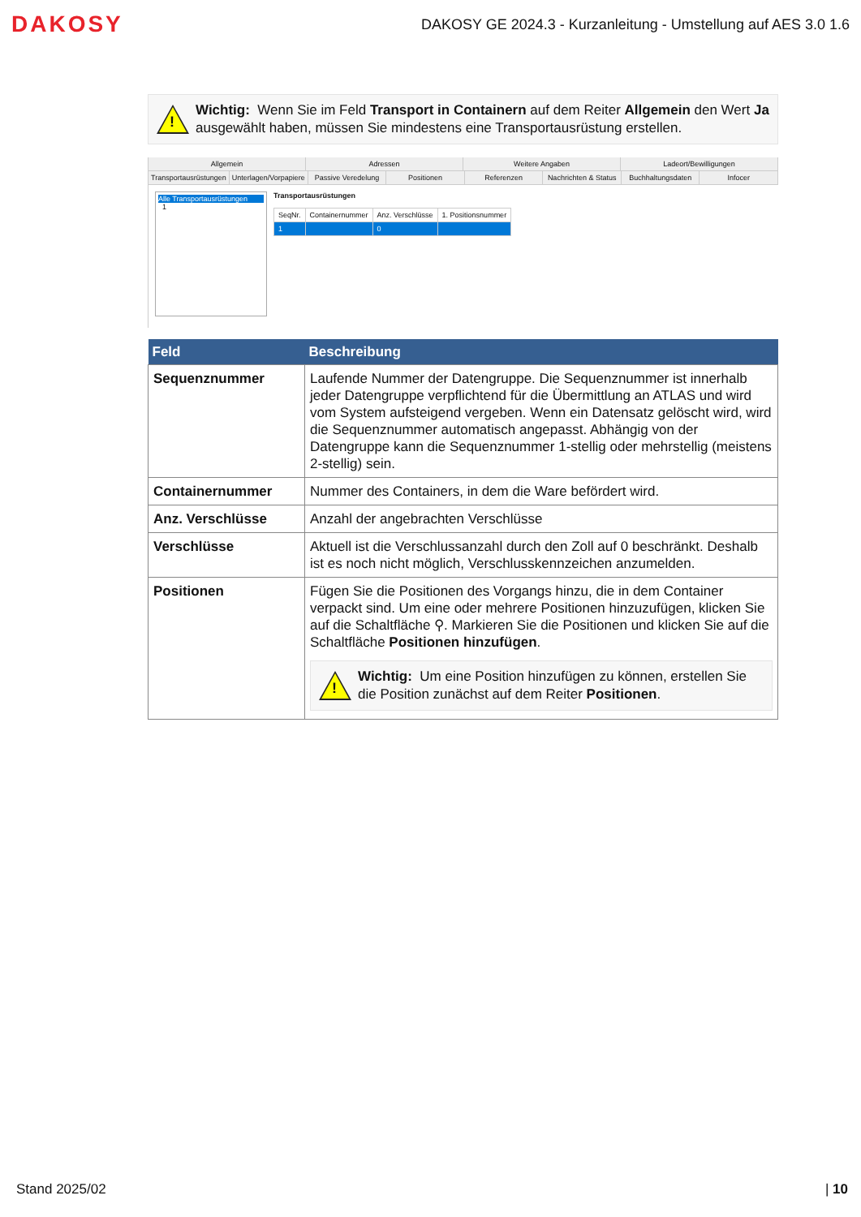DAKOSY
DAKOSY GE 2024.3 - Kurzanleitung - Umstellung auf AES 3.0 1.6
!
Wichtig: Wenn Sie im Feld Transport in Containern auf dem Reiter Allgemein den Wert Ja ausgewählt haben, müssen Sie mindestens eine Transportausrüstung erstellen.
Allgemein Adressen Weitere Angaben Ladeort/Bewilligungen
Transportausrüstungen Unterlagen/Vorpapiere Passive Veredelung Positionen Referenzen Nachrichten & Status Buchhaltungsdaten Infocer
Alle Transportausrüstungen
1
Transportausrüstungen
| SeqNr. | Containernummer | Anz. Verschlüsse | 1. Positionsnummer |
| --- | --- | --- | --- |
| 1 | | 0 | |
| Feld | Beschreibung |
| --- | --- |
| Sequenznummer | Laufende Nummer der Datengruppe. Die Sequenznummer ist innerhalb jeder Datengruppe verpflichtend für die Übermittlung an ATLAS und wird vom System aufsteigend vergeben. Wenn ein Datensatz gelöscht wird, wird die Sequenznummer automatisch angepasst. Abhängig von der Datengruppe kann die Sequenznummer 1-stellig oder mehrstellig (meistens 2-stellig) sein. |
| Containernummer | Nummer des Containers, in dem die Ware befördert wird. |
| Anz. Verschlüsse | Anzahl der angebrachten Verschlüsse |
| Verschlüsse | Aktuell ist die Verschlussanzahl durch den Zoll auf 0 beschränkt. Deshalb ist es noch nicht möglich, Verschlusskennzeichen anzumelden. |
| Positionen | Fügen Sie die Positionen des Vorgangs hinzu, die in dem Container verpackt sind. Um eine oder mehrere Positionen hinzuzufügen, klicken Sie auf die Schaltfläche ⚲. Markieren Sie die Positionen und klicken Sie auf die Schaltfläche Positionen hinzufügen . ! Wichtig: Um eine Position hinzufügen zu können, erstellen Sie die Position zunächst auf dem Reiter Positionen . |
Stand 2025/02 | 10